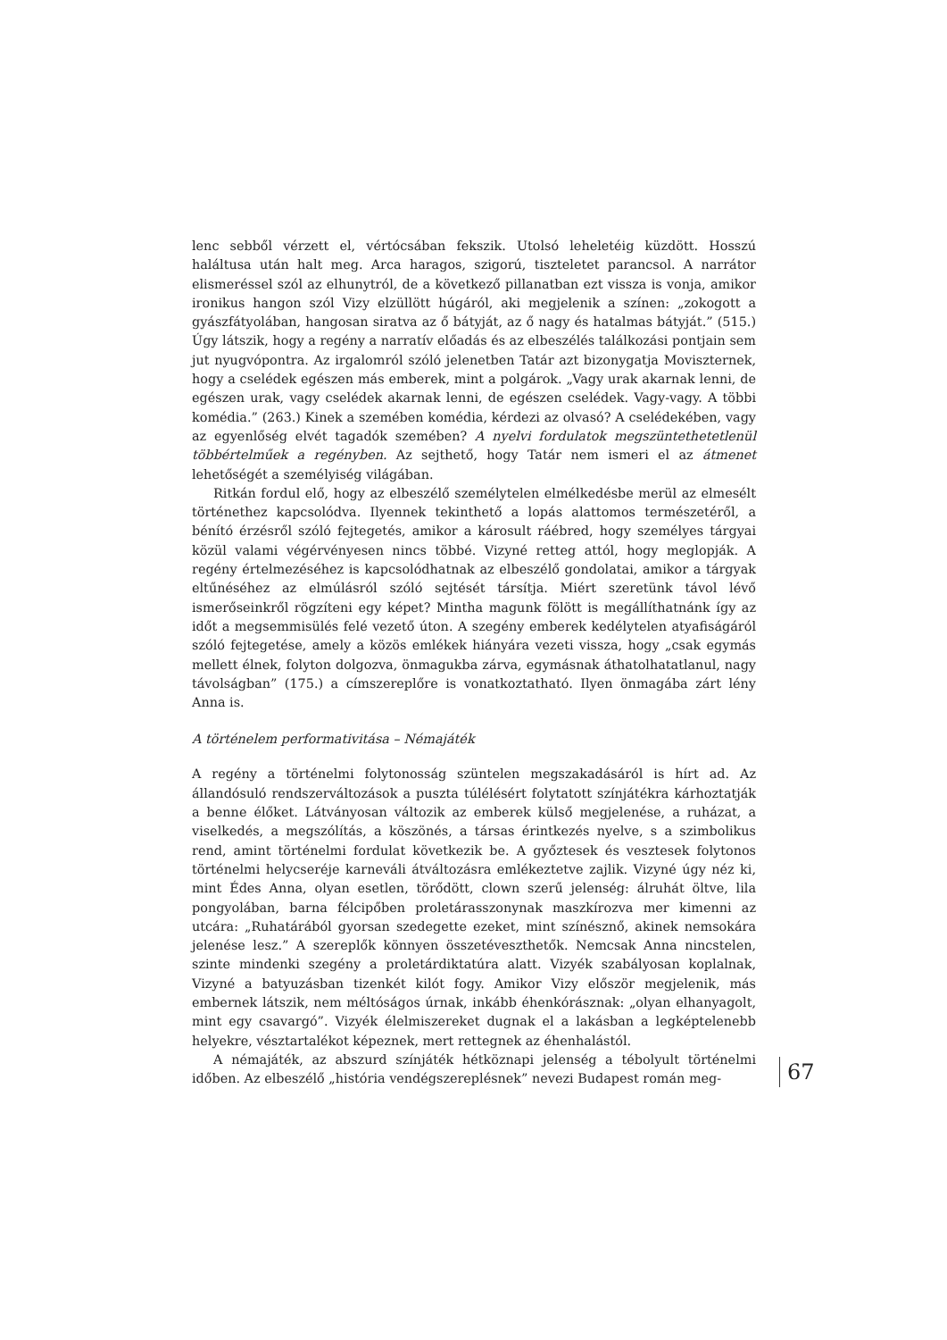lenc sebből vérzett el, vértócsában fekszik. Utolsó leheletéig küzdött. Hosszú haláltusa után halt meg. Arca haragos, szigorú, tiszteletet parancsol. A narrátor elismeréssel szól az elhunytról, de a következő pillanatban ezt vissza is vonja, amikor ironikus hangon szól Vizy elzüllött húgáról, aki megjelenik a színen: „zokogott a gyászfátyolában, hangosan siratva az ő bátyját, az ő nagy és hatalmas bátyját.” (515.) Úgy látszik, hogy a regény a narratív előadás és az elbeszélés találkozási pontjain sem jut nyugvópontra. Az irgalomról szóló jelenetben Tatár azt bizonygatja Moviszternek, hogy a cselédek egészen más emberek, mint a polgárok. „Vagy urak akarnak lenni, de egészen urak, vagy cselédek akarnak lenni, de egészen cselédek. Vagy-vagy. A többi komédia.” (263.) Kinek a szemében komédia, kérdezi az olvasó? A cselédekében, vagy az egyenlőség elvét tagadók szemében? A nyelvi fordulatok megszüntethetetlenül többértelműek a regényben. Az sejthető, hogy Tatár nem ismeri el az átmenet lehetőségét a személyiség világában.
Ritkán fordul elő, hogy az elbeszélő személytelen elmélkedésbe merül az elmesélt történethez kapcsolódva. Ilyennek tekinthető a lopás alattomos természetéről, a bénító érzésről szóló fejtegetés, amikor a károsult ráébred, hogy személyes tárgyai közül valami végérvényesen nincs többé. Vizyné retteg attól, hogy meglopják. A regény értelmezéséhez is kapcsolódhatnak az elbeszélő gondolatai, amikor a tárgyak eltűnéséhez az elmúlásról szóló sejtését társítja. Miért szeretünk távol lévő ismerőseinkről rögzíteni egy képet? Mintha magunk fölött is megállíthatnánk így az időt a megsemmisülés felé vezető úton. A szegény emberek kedélytelen atyafiságáról szóló fejtegetése, amely a közös emlékek hiányára vezeti vissza, hogy „csak egymás mellett élnek, folyton dolgozva, önmagukba zárva, egymásnak áthatolhatatlanul, nagy távolságban” (175.) a címszereplőre is vonatkoztatható. Ilyen önmagába zárt lény Anna is.
A történelem performativitása – Némajáték
A regény a történelmi folytonosság szüntelen megszakadásáról is hírt ad. Az állandósuló rendszerváltozások a puszta túlélésért folytatott színjátékra kárhoztatják a benne élőket. Látványosan változik az emberek külső megjelenése, a ruházat, a viselkedés, a megszólítás, a köszönés, a társas érintkezés nyelve, s a szimbolikus rend, amint történelmi fordulat következik be. A győztesek és vesztesek folytonos történelmi helycseréje karneváli átváltozásra emlékeztetve zajlik. Vizyné úgy néz ki, mint Édes Anna, olyan esetlen, törődött, clown szerű jelenség: álruhát öltve, lila pongyolában, barna félcipőben proletárasszonynak maszkírozva mer kimenni az utcára: „Ruhatárából gyorsan szedegette ezeket, mint színésznő, akinek nemsokára jelenése lesz.” A szereplők könnyen összetéveszthetők. Nemcsak Anna nincstelen, szinte mindenki szegény a proletárdiktatúra alatt. Vizyék szabályosan koplalnak, Vizyné a batyuzásban tizenkét kilót fogy. Amikor Vizy először megjelenik, más embernek látszik, nem méltóságos úrnak, inkább éhenkórásznak: „olyan elhanyagolt, mint egy csavargó”. Vizyék élelmiszereket dugnak el a lakásban a legképtelenebb helyekre, vésztartalékot képeznek, mert rettegnek az éhenhalástól.
A némajáték, az abszurd színjáték hétköznapi jelenség a tébolyult történelmi időben. Az elbeszélő „história vendégszereplésnek” nevezi Budapest román meg-
67